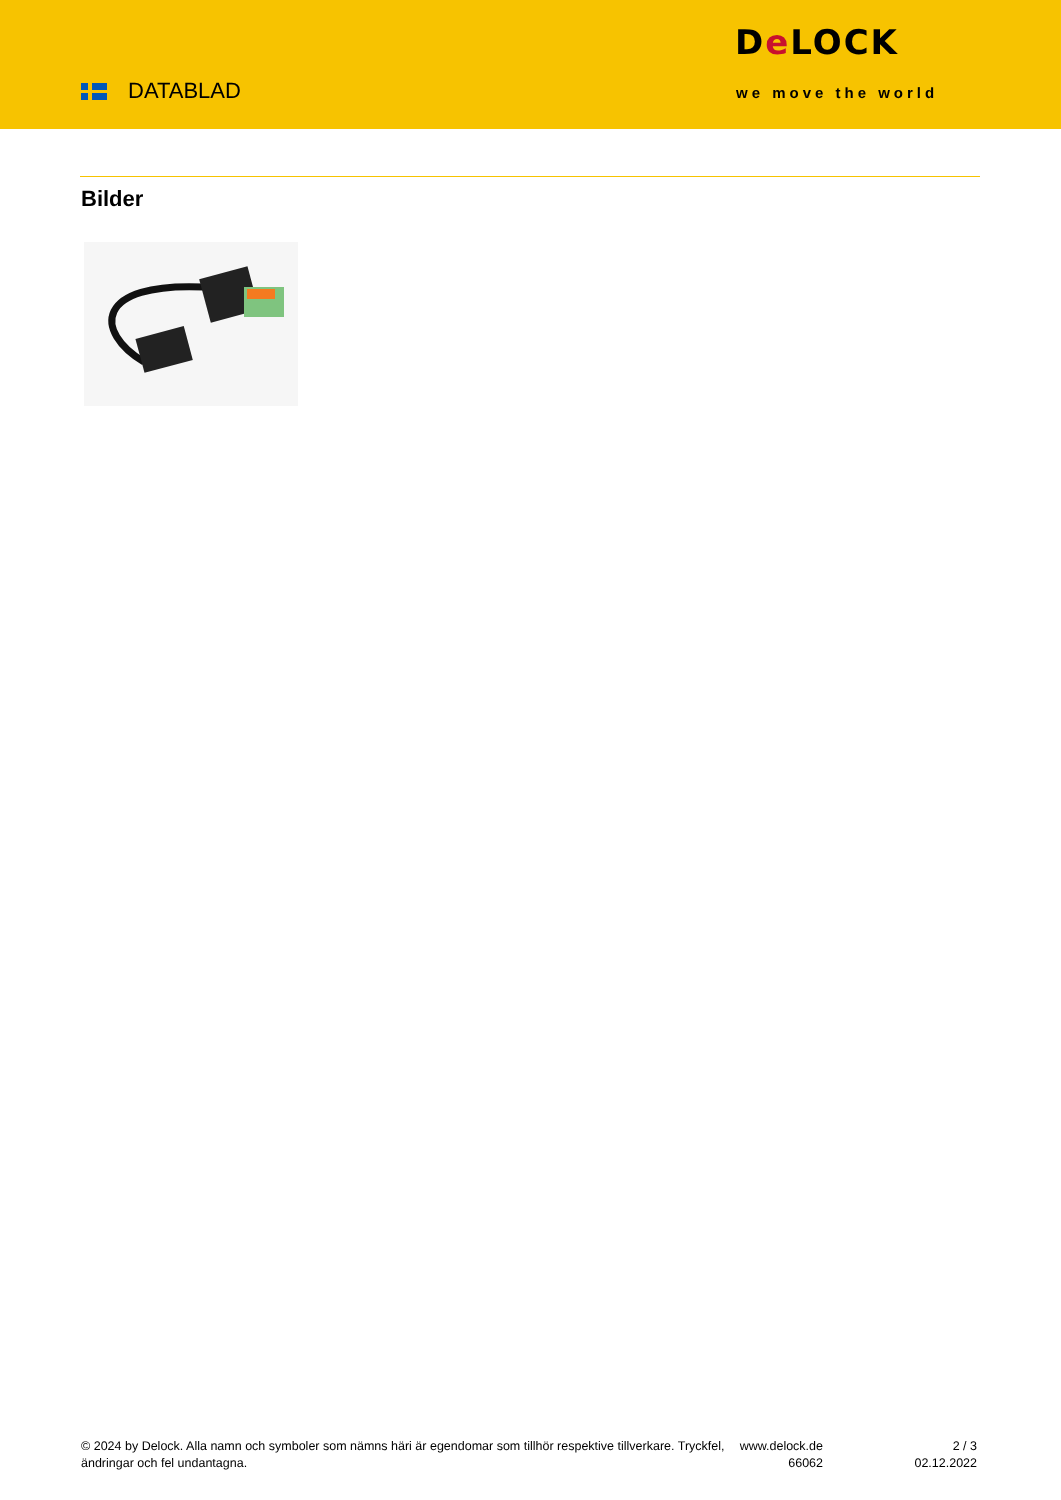DATABLAD
De LOCK
we move the world
Bilder
© 2024 by Delock. Alla namn och symboler som nämns häri är egendomar som tillhör respektive tillverkare. Tryckfel, ändringar och fel undantagna.
www.delock.de
66062
2 / 3
02.12.2022